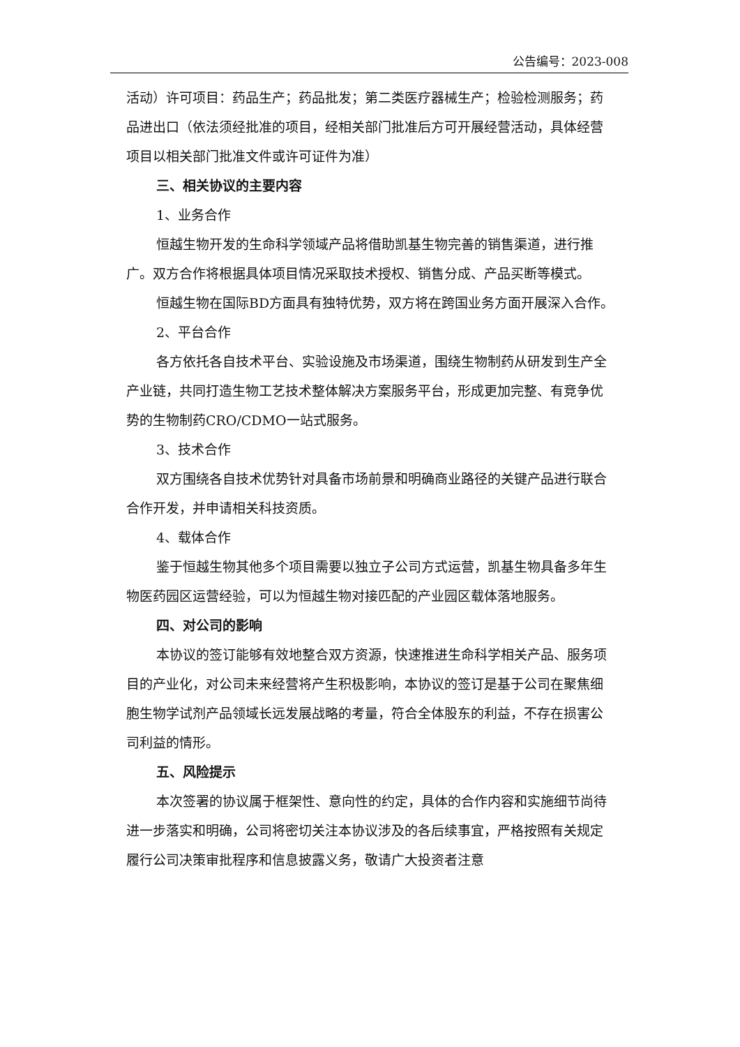公告编号：2023-008
活动）许可项目：药品生产；药品批发；第二类医疗器械生产；检验检测服务；药品进出口（依法须经批准的项目，经相关部门批准后方可开展经营活动，具体经营项目以相关部门批准文件或许可证件为准）
三、相关协议的主要内容
1、业务合作
恒越生物开发的生命科学领域产品将借助凯基生物完善的销售渠道，进行推广。双方合作将根据具体项目情况采取技术授权、销售分成、产品买断等模式。
恒越生物在国际BD方面具有独特优势，双方将在跨国业务方面开展深入合作。
2、平台合作
各方依托各自技术平台、实验设施及市场渠道，围绕生物制药从研发到生产全产业链，共同打造生物工艺技术整体解决方案服务平台，形成更加完整、有竞争优势的生物制药CRO/CDMO一站式服务。
3、技术合作
双方围绕各自技术优势针对具备市场前景和明确商业路径的关键产品进行联合合作开发，并申请相关科技资质。
4、载体合作
鉴于恒越生物其他多个项目需要以独立子公司方式运营，凯基生物具备多年生物医药园区运营经验，可以为恒越生物对接匹配的产业园区载体落地服务。
四、对公司的影响
本协议的签订能够有效地整合双方资源，快速推进生命科学相关产品、服务项目的产业化，对公司未来经营将产生积极影响，本协议的签订是基于公司在聚焦细胞生物学试剂产品领域长远发展战略的考量，符合全体股东的利益，不存在损害公司利益的情形。
五、风险提示
本次签署的协议属于框架性、意向性的约定，具体的合作内容和实施细节尚待进一步落实和明确，公司将密切关注本协议涉及的各后续事宜，严格按照有关规定履行公司决策审批程序和信息披露义务，敬请广大投资者注意